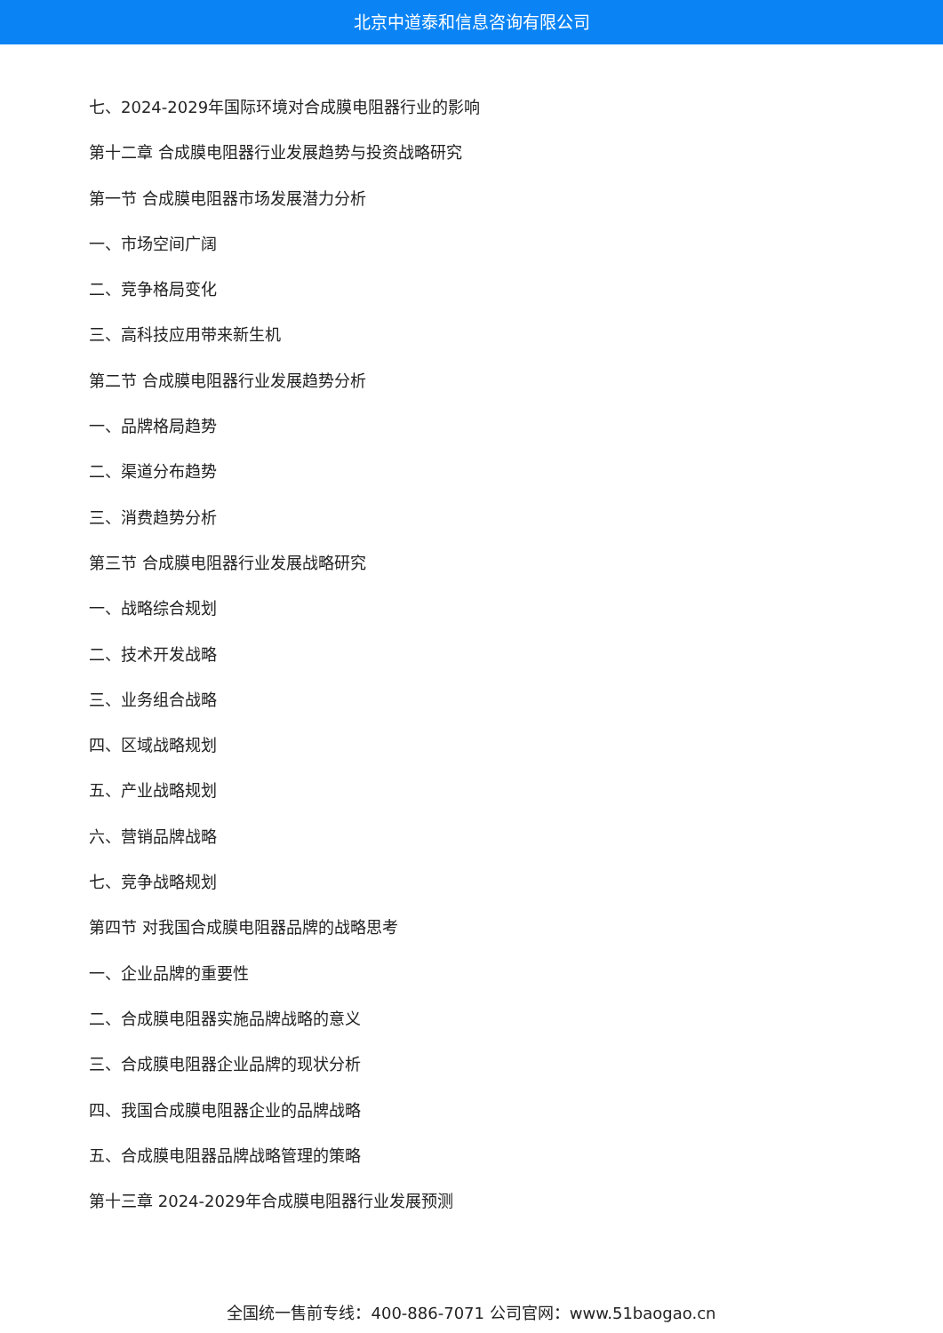北京中道泰和信息咨询有限公司
七、2024-2029年国际环境对合成膜电阻器行业的影响
第十二章 合成膜电阻器行业发展趋势与投资战略研究
第一节 合成膜电阻器市场发展潜力分析
一、市场空间广阔
二、竞争格局变化
三、高科技应用带来新生机
第二节 合成膜电阻器行业发展趋势分析
一、品牌格局趋势
二、渠道分布趋势
三、消费趋势分析
第三节 合成膜电阻器行业发展战略研究
一、战略综合规划
二、技术开发战略
三、业务组合战略
四、区域战略规划
五、产业战略规划
六、营销品牌战略
七、竞争战略规划
第四节 对我国合成膜电阻器品牌的战略思考
一、企业品牌的重要性
二、合成膜电阻器实施品牌战略的意义
三、合成膜电阻器企业品牌的现状分析
四、我国合成膜电阻器企业的品牌战略
五、合成膜电阻器品牌战略管理的策略
第十三章 2024-2029年合成膜电阻器行业发展预测
全国统一售前专线：400-886-7071 公司官网：www.51baogao.cn